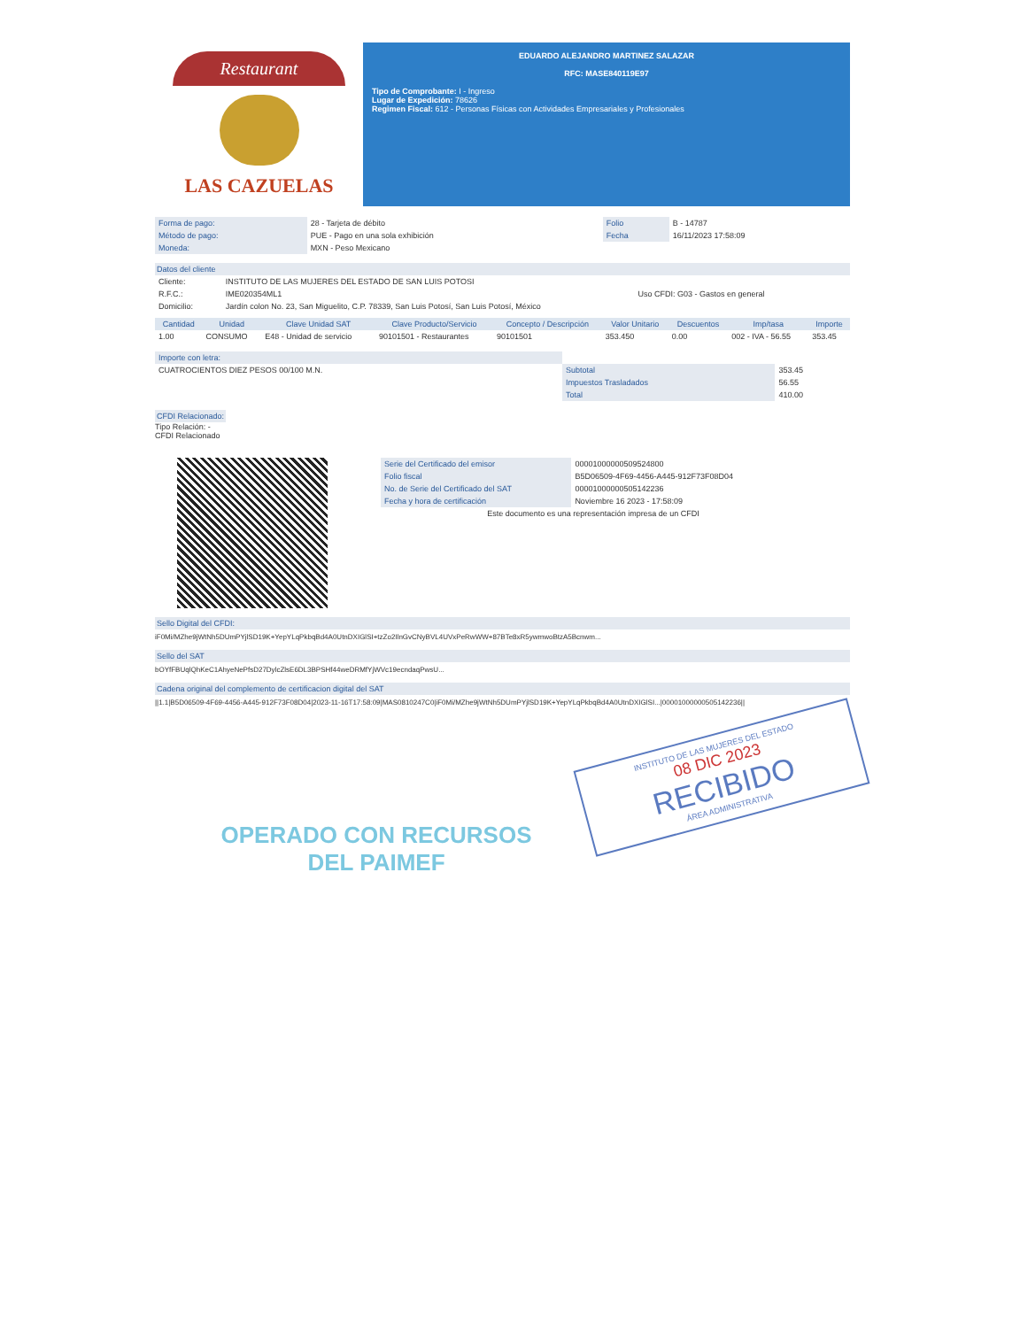Restaurant
LAS CAZUELAS
EDUARDO ALEJANDRO MARTINEZ SALAZAR
RFC: MASE840119E97
Tipo de Comprobante: I - Ingreso
Lugar de Expedición: 78626
Regimen Fiscal: 612 - Personas Físicas con Actividades Empresariales y Profesionales
| Forma de pago: | 28 - Tarjeta de débito | Folio | B - 14787 |
| Método de pago: | PUE - Pago en una sola exhibición | Fecha | 16/11/2023 17:58:09 |
| Moneda: | MXN - Peso Mexicano | | |
Datos del cliente
| Cliente: | INSTITUTO DE LAS MUJERES DEL ESTADO DE SAN LUIS POTOSI | |
| R.F.C.: | IME020354ML1 | Uso CFDI: G03 - Gastos en general |
| Domicilio: | Jardín colon No. 23, San Miguelito, C.P. 78339, San Luis Potosí, San Luis Potosí, México | |
| Cantidad | Unidad | Clave Unidad SAT | Clave Producto/Servicio | Concepto / Descripción | Valor Unitario | Descuentos | Imp/tasa | Importe |
| --- | --- | --- | --- | --- | --- | --- | --- | --- |
| 1.00 | CONSUMO | E48 - Unidad de servicio | 90101501 - Restaurantes | 90101501 | 353.450 | 0.00 | 002 - IVA - 56.55 | 353.45 |
| Importe con letra: | | |
| CUATROCIENTOS DIEZ PESOS 00/100 M.N. | Subtotal | 353.45 |
| | Impuestos Trasladados | 56.55 |
| | Total | 410.00 |
CFDI Relacionado:
Tipo Relación: -
CFDI Relacionado
| Serie del Certificado del emisor | 00001000000509524800 |
| Folio fiscal | B5D06509-4F69-4456-A445-912F73F08D04 |
| No. de Serie del Certificado del SAT | 00001000000505142236 |
| Fecha y hora de certificación | Noviembre 16 2023 - 17:58:09 |
| Este documento es una representación impresa de un CFDI | |
Sello Digital del CFDI:
iF0Mi/MZhe9jWtNh5DUmPYjlSD19K+YepYLqPkbqBd4A0UtnDXIGlSI+tzZo2IlnGvCNyBVL4UVxPeRwWW+87BTe8xR5ywmwoBtzA5Bcnwm...
Sello del SAT
bOYfFBUqlQhKeC1AhyeNePfsD27DylcZlsE6DL3BPSHf44weDRMfYjWVc19ecndaqPwsU...
Cadena original del complemento de certificacion digital del SAT
||1.1|B5D06509-4F69-4456-A445-912F73F08D04|2023-11-16T17:58:09|MAS0810247C0|iF0Mi/MZhe9jWtNh5DUmPYjlSD19K+YepYLqPkbqBd4A0UtnDXIGlSI...|00001000000505142236||
INSTITUTO DE LAS MUJERES DEL ESTADO
08 DIC 2023
RECIBIDO
ÁREA ADMINISTRATIVA
OPERADO CON RECURSOS
DEL PAIMEF